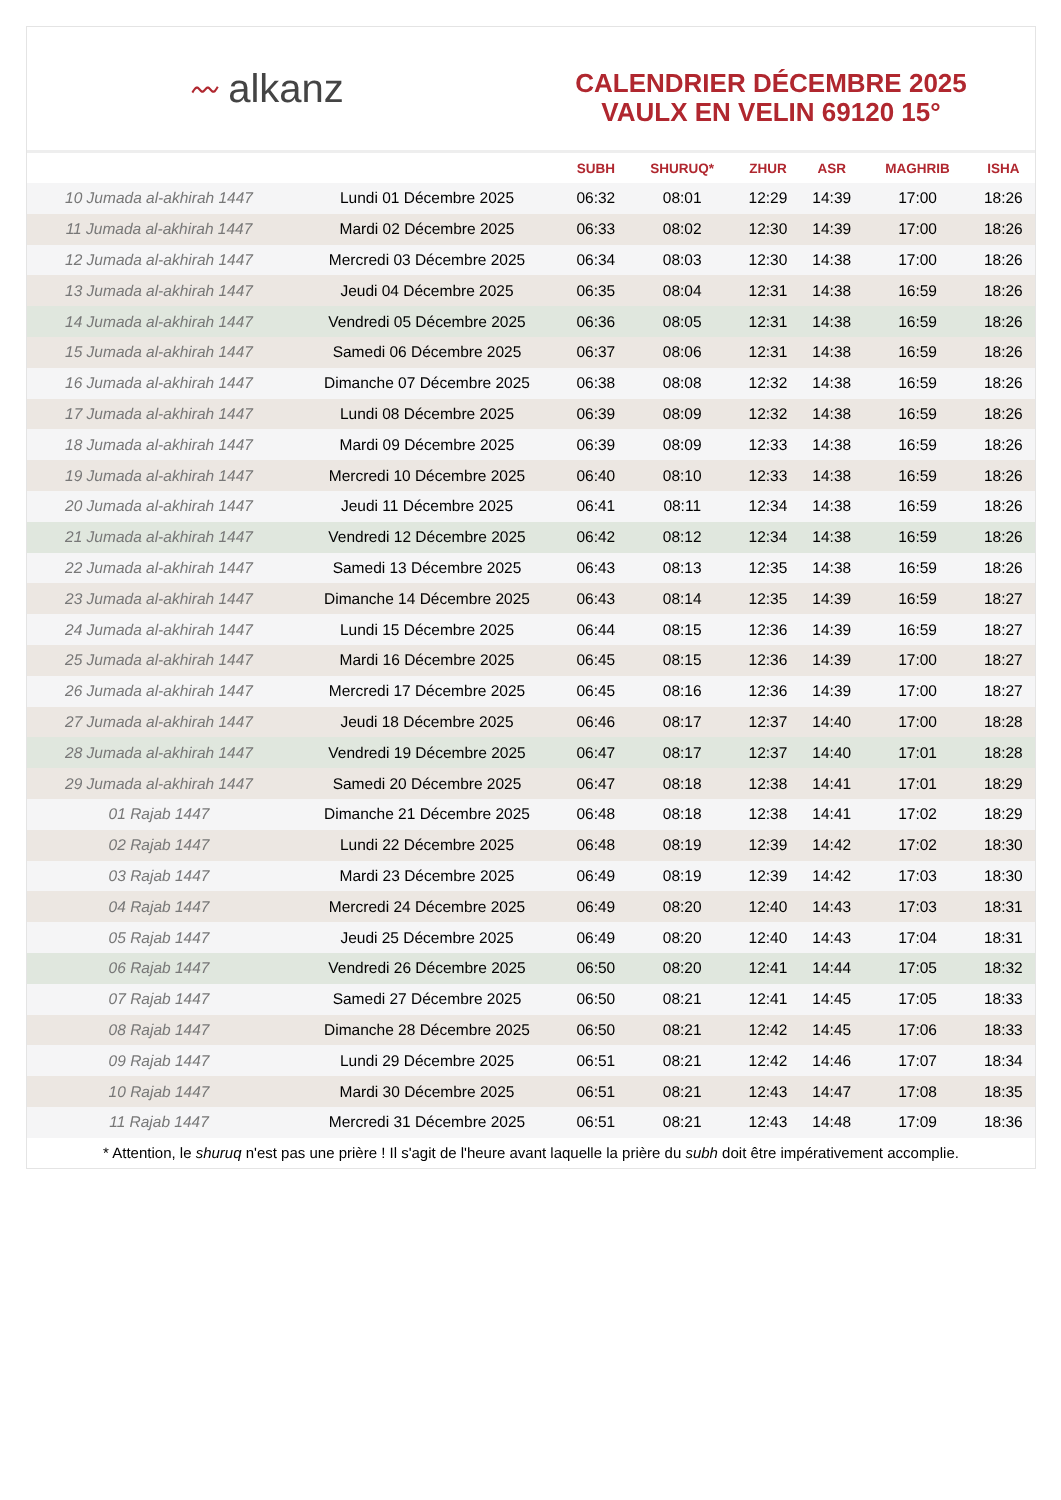〰 alkanz
CALENDRIER DÉCEMBRE 2025
VAULX EN VELIN 69120 15°
| | | SUBH | SHURUQ* | ZHUR | ASR | MAGHRIB | ISHA |
| --- | --- | --- | --- | --- | --- | --- | --- |
| 10 Jumada al-akhirah 1447 | Lundi 01 Décembre 2025 | 06:32 | 08:01 | 12:29 | 14:39 | 17:00 | 18:26 |
| 11 Jumada al-akhirah 1447 | Mardi 02 Décembre 2025 | 06:33 | 08:02 | 12:30 | 14:39 | 17:00 | 18:26 |
| 12 Jumada al-akhirah 1447 | Mercredi 03 Décembre 2025 | 06:34 | 08:03 | 12:30 | 14:38 | 17:00 | 18:26 |
| 13 Jumada al-akhirah 1447 | Jeudi 04 Décembre 2025 | 06:35 | 08:04 | 12:31 | 14:38 | 16:59 | 18:26 |
| 14 Jumada al-akhirah 1447 | Vendredi 05 Décembre 2025 | 06:36 | 08:05 | 12:31 | 14:38 | 16:59 | 18:26 |
| 15 Jumada al-akhirah 1447 | Samedi 06 Décembre 2025 | 06:37 | 08:06 | 12:31 | 14:38 | 16:59 | 18:26 |
| 16 Jumada al-akhirah 1447 | Dimanche 07 Décembre 2025 | 06:38 | 08:08 | 12:32 | 14:38 | 16:59 | 18:26 |
| 17 Jumada al-akhirah 1447 | Lundi 08 Décembre 2025 | 06:39 | 08:09 | 12:32 | 14:38 | 16:59 | 18:26 |
| 18 Jumada al-akhirah 1447 | Mardi 09 Décembre 2025 | 06:39 | 08:09 | 12:33 | 14:38 | 16:59 | 18:26 |
| 19 Jumada al-akhirah 1447 | Mercredi 10 Décembre 2025 | 06:40 | 08:10 | 12:33 | 14:38 | 16:59 | 18:26 |
| 20 Jumada al-akhirah 1447 | Jeudi 11 Décembre 2025 | 06:41 | 08:11 | 12:34 | 14:38 | 16:59 | 18:26 |
| 21 Jumada al-akhirah 1447 | Vendredi 12 Décembre 2025 | 06:42 | 08:12 | 12:34 | 14:38 | 16:59 | 18:26 |
| 22 Jumada al-akhirah 1447 | Samedi 13 Décembre 2025 | 06:43 | 08:13 | 12:35 | 14:38 | 16:59 | 18:26 |
| 23 Jumada al-akhirah 1447 | Dimanche 14 Décembre 2025 | 06:43 | 08:14 | 12:35 | 14:39 | 16:59 | 18:27 |
| 24 Jumada al-akhirah 1447 | Lundi 15 Décembre 2025 | 06:44 | 08:15 | 12:36 | 14:39 | 16:59 | 18:27 |
| 25 Jumada al-akhirah 1447 | Mardi 16 Décembre 2025 | 06:45 | 08:15 | 12:36 | 14:39 | 17:00 | 18:27 |
| 26 Jumada al-akhirah 1447 | Mercredi 17 Décembre 2025 | 06:45 | 08:16 | 12:36 | 14:39 | 17:00 | 18:27 |
| 27 Jumada al-akhirah 1447 | Jeudi 18 Décembre 2025 | 06:46 | 08:17 | 12:37 | 14:40 | 17:00 | 18:28 |
| 28 Jumada al-akhirah 1447 | Vendredi 19 Décembre 2025 | 06:47 | 08:17 | 12:37 | 14:40 | 17:01 | 18:28 |
| 29 Jumada al-akhirah 1447 | Samedi 20 Décembre 2025 | 06:47 | 08:18 | 12:38 | 14:41 | 17:01 | 18:29 |
| 01 Rajab 1447 | Dimanche 21 Décembre 2025 | 06:48 | 08:18 | 12:38 | 14:41 | 17:02 | 18:29 |
| 02 Rajab 1447 | Lundi 22 Décembre 2025 | 06:48 | 08:19 | 12:39 | 14:42 | 17:02 | 18:30 |
| 03 Rajab 1447 | Mardi 23 Décembre 2025 | 06:49 | 08:19 | 12:39 | 14:42 | 17:03 | 18:30 |
| 04 Rajab 1447 | Mercredi 24 Décembre 2025 | 06:49 | 08:20 | 12:40 | 14:43 | 17:03 | 18:31 |
| 05 Rajab 1447 | Jeudi 25 Décembre 2025 | 06:49 | 08:20 | 12:40 | 14:43 | 17:04 | 18:31 |
| 06 Rajab 1447 | Vendredi 26 Décembre 2025 | 06:50 | 08:20 | 12:41 | 14:44 | 17:05 | 18:32 |
| 07 Rajab 1447 | Samedi 27 Décembre 2025 | 06:50 | 08:21 | 12:41 | 14:45 | 17:05 | 18:33 |
| 08 Rajab 1447 | Dimanche 28 Décembre 2025 | 06:50 | 08:21 | 12:42 | 14:45 | 17:06 | 18:33 |
| 09 Rajab 1447 | Lundi 29 Décembre 2025 | 06:51 | 08:21 | 12:42 | 14:46 | 17:07 | 18:34 |
| 10 Rajab 1447 | Mardi 30 Décembre 2025 | 06:51 | 08:21 | 12:43 | 14:47 | 17:08 | 18:35 |
| 11 Rajab 1447 | Mercredi 31 Décembre 2025 | 06:51 | 08:21 | 12:43 | 14:48 | 17:09 | 18:36 |
* Attention, le shuruq n'est pas une prière ! Il s'agit de l'heure avant laquelle la prière du subh doit être impérativement accomplie.